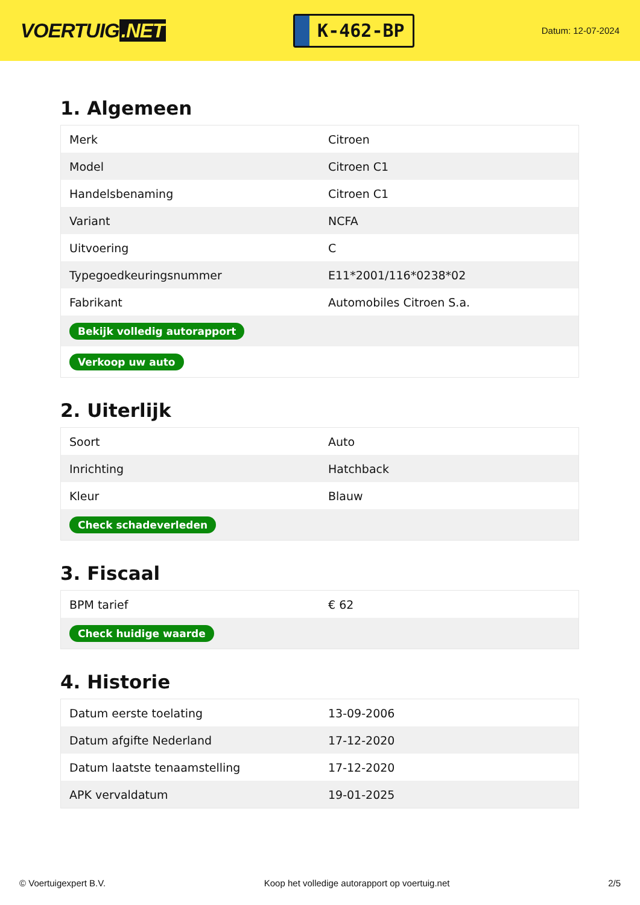VOERTUIG.NET
K-462-BP
Datum: 12-07-2024
1. Algemeen
| Merk | Citroen |
| Model | Citroen C1 |
| Handelsbenaming | Citroen C1 |
| Variant | NCFA |
| Uitvoering | C |
| Typegoedkeuringsnummer | E11*2001/116*0238*02 |
| Fabrikant | Automobiles Citroen S.a. |
| Bekijk volledig autorapport | |
| Verkoop uw auto | |
2. Uiterlijk
| Soort | Auto |
| Inrichting | Hatchback |
| Kleur | Blauw |
| Check schadeverleden | |
3. Fiscaal
| BPM tarief | € 62 |
| Check huidige waarde | |
4. Historie
| Datum eerste toelating | 13-09-2006 |
| Datum afgifte Nederland | 17-12-2020 |
| Datum laatste tenaamstelling | 17-12-2020 |
| APK vervaldatum | 19-01-2025 |
© Voertuigexpert B.V. Koop het volledige autorapport op voertuig.net 2/5